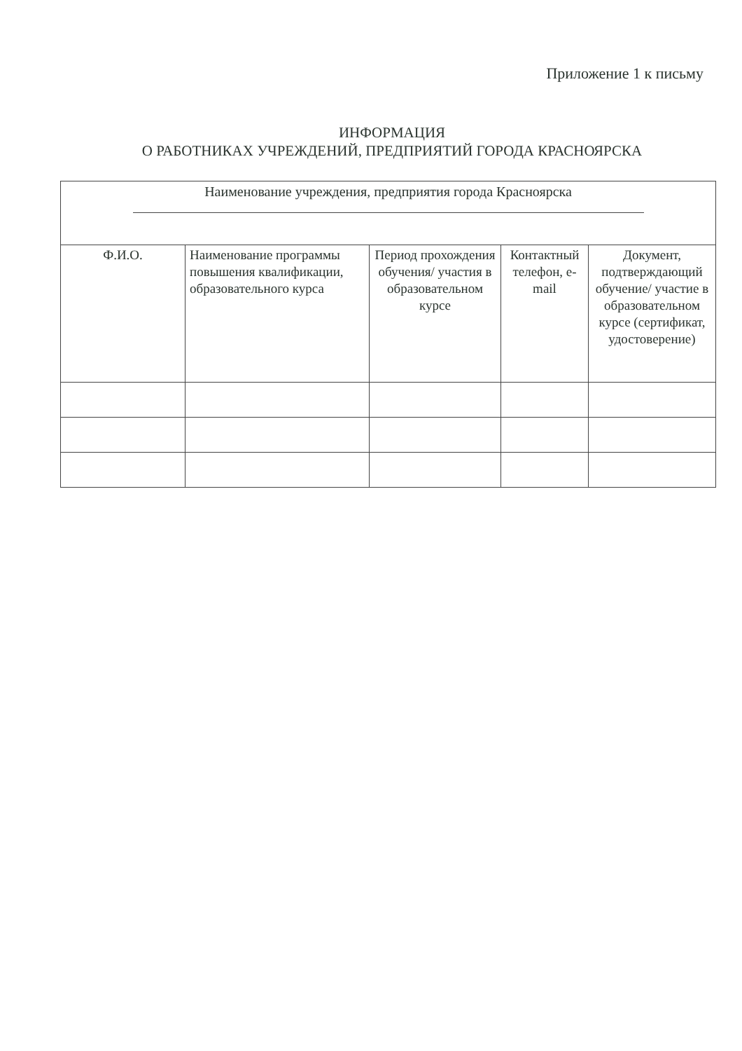Приложение 1 к письму
ИНФОРМАЦИЯ
О РАБОТНИКАХ УЧРЕЖДЕНИЙ, ПРЕДПРИЯТИЙ ГОРОДА КРАСНОЯРСКА
| Наименование учреждения, предприятия города Красноярска | | | | |
| Ф.И.О. | Наименование программы повышения квалификации, образовательного курса | Период прохождения обучения/ участия в образовательном курсе | Контактный телефон, e-mail | Документ, подтверждающий обучение/ участие в образовательном курсе (сертификат, удостоверение) |